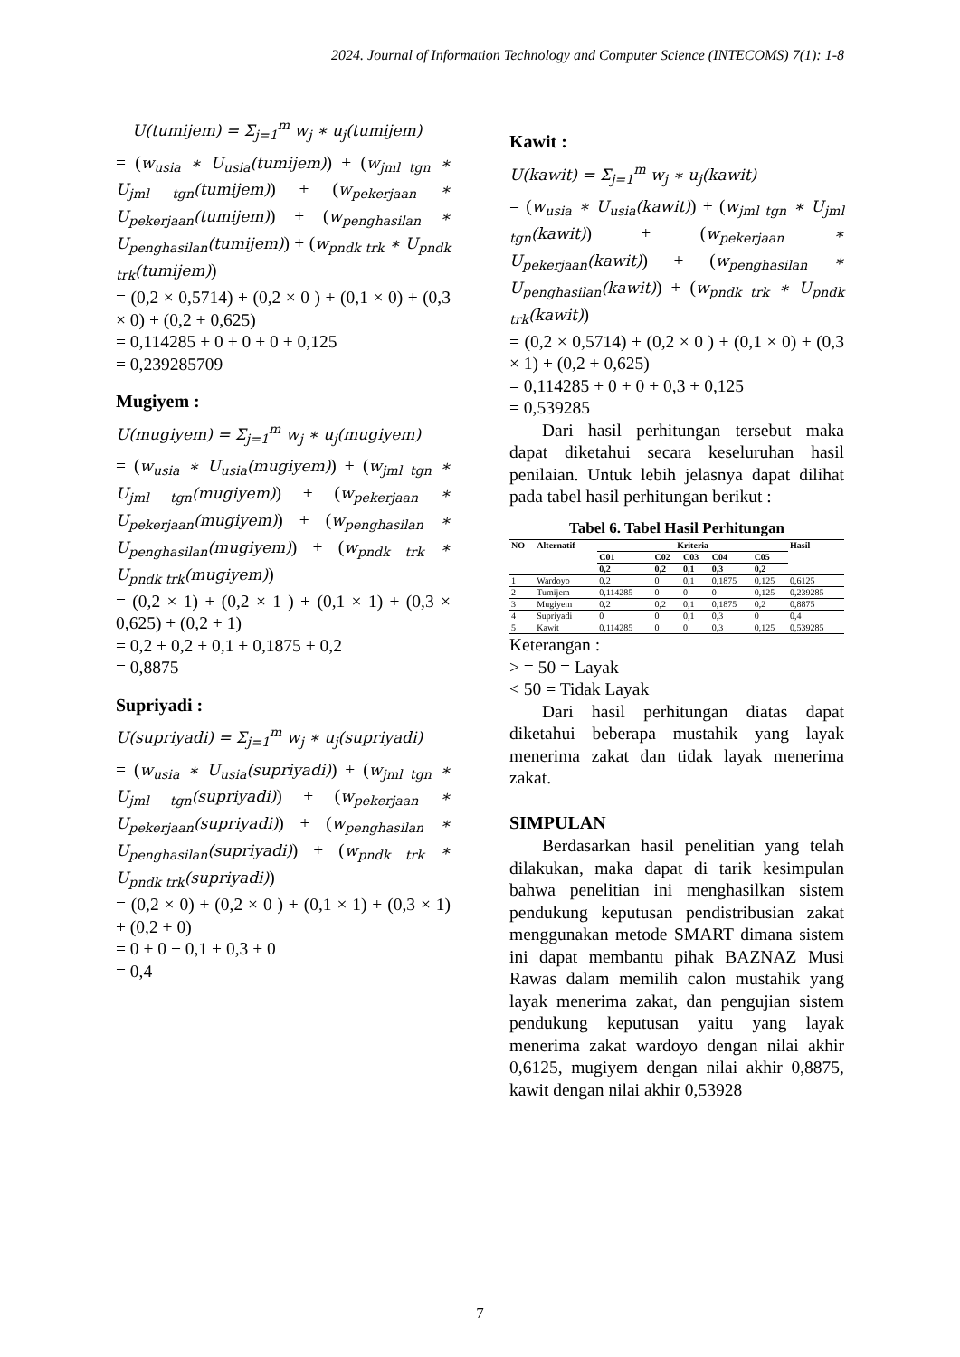2024. Journal of Information Technology and Computer Science (INTECOMS) 7(1): 1-8
U(tumijem) = Σ<sub>j=1</sub><sup>m</sup> w<sub>j</sub> ∗ u<sub>j</sub>(tumijem)
= (w<sub>usia</sub> ∗ U<sub>usia</sub>(tumijem)) + (w<sub>jml tgn</sub> ∗ U<sub>jml tgn</sub>(tumijem)) + (w<sub>pekerjaan</sub> ∗ U<sub>pekerjaan</sub>(tumijem)) + (w<sub>penghasilan</sub> ∗ U<sub>penghasilan</sub>(tumijem)) + (w<sub>pndk trk</sub> ∗ U<sub>pndk trk</sub>(tumijem))
= (0,2 × 0,5714) + (0,2 × 0 ) + (0,1 × 0) + (0,3 × 0) + (0,2 + 0,625)
= 0,114285 + 0 + 0 + 0 + 0,125
= 0,239285709
Mugiyem :
U(mugiyem) = Σ<sub>j=1</sub><sup>m</sup> w<sub>j</sub> ∗ u<sub>j</sub>(mugiyem)
= (w<sub>usia</sub> ∗ U<sub>usia</sub>(mugiyem)) + (w<sub>jml tgn</sub> ∗ U<sub>jml tgn</sub>(mugiyem)) + (w<sub>pekerjaan</sub> ∗ U<sub>pekerjaan</sub>(mugiyem)) + (w<sub>penghasilan</sub> ∗ U<sub>penghasilan</sub>(mugiyem)) + (w<sub>pndk trk</sub> ∗ U<sub>pndk trk</sub>(mugiyem))
= (0,2 × 1) + (0,2 × 1 ) + (0,1 × 1) + (0,3 × 0,625) + (0,2 + 1)
= 0,2 + 0,2 + 0,1 + 0,1875 + 0,2
= 0,8875
Supriyadi :
U(supriyadi) = Σ<sub>j=1</sub><sup>m</sup> w<sub>j</sub> ∗ u<sub>j</sub>(supriyadi)
= (w<sub>usia</sub> ∗ U<sub>usia</sub>(supriyadi)) + (w<sub>jml tgn</sub> ∗ U<sub>jml tgn</sub>(supriyadi)) + (w<sub>pekerjaan</sub> ∗ U<sub>pekerjaan</sub>(supriyadi)) + (w<sub>penghasilan</sub> ∗ U<sub>penghasilan</sub>(supriyadi)) + (w<sub>pndk trk</sub> ∗ U<sub>pndk trk</sub>(supriyadi))
= (0,2 × 0) + (0,2 × 0 ) + (0,1 × 1) + (0,3 × 1) + (0,2 + 0)
= 0 + 0 + 0,1 + 0,3 + 0
= 0,4
Kawit :
U(kawit) = Σ<sub>j=1</sub><sup>m</sup> w<sub>j</sub> ∗ u<sub>j</sub>(kawit)
= (w<sub>usia</sub> ∗ U<sub>usia</sub>(kawit)) + (w<sub>jml tgn</sub> ∗ U<sub>jml tgn</sub>(kawit)) + (w<sub>pekerjaan</sub> ∗ U<sub>pekerjaan</sub>(kawit)) + (w<sub>penghasilan</sub> ∗ U<sub>penghasilan</sub>(kawit)) + (w<sub>pndk trk</sub> ∗ U<sub>pndk trk</sub>(kawit))
= (0,2 × 0,5714) + (0,2 × 0 ) + (0,1 × 0) + (0,3 × 1) + (0,2 + 0,625)
= 0,114285 + 0 + 0 + 0,3 + 0,125
= 0,539285
Dari hasil perhitungan tersebut maka dapat diketahui secara keseluruhan hasil penilaian. Untuk lebih jelasnya dapat dilihat pada tabel hasil perhitungan berikut :
Tabel 6. Tabel Hasil Perhitungan
| NO | Alternatif | Kriteria | | | | | Hasil |
| --- | --- | --- | --- | --- | --- | --- | --- |
| | | C01 | C02 | C03 | C04 | C05 | |
| | | 0,2 | 0,2 | 0,1 | 0,3 | 0,2 | |
| 1 | Wardoyo | 0,2 | 0 | 0,1 | 0,1875 | 0,125 | 0,6125 |
| 2 | Tumijem | 0,114285 | 0 | 0 | 0 | 0,125 | 0,239285 |
| 3 | Mugiyem | 0,2 | 0,2 | 0,1 | 0,1875 | 0,2 | 0,8875 |
| 4 | Supriyadi | 0 | 0 | 0,1 | 0,3 | 0 | 0,4 |
| 5 | Kawit | 0,114285 | 0 | 0 | 0,3 | 0,125 | 0,539285 |
Keterangan :
> = 50 = Layak
< 50 = Tidak Layak
Dari hasil perhitungan diatas dapat diketahui beberapa mustahik yang layak menerima zakat dan tidak layak menerima zakat.
SIMPULAN
Berdasarkan hasil penelitian yang telah dilakukan, maka dapat di tarik kesimpulan bahwa penelitian ini menghasilkan sistem pendukung keputusan pendistribusian zakat menggunakan metode SMART dimana sistem ini dapat membantu pihak BAZNAZ Musi Rawas dalam memilih calon mustahik yang layak menerima zakat, dan pengujian sistem pendukung keputusan yaitu yang layak menerima zakat wardoyo dengan nilai akhir 0,6125, mugiyem dengan nilai akhir 0,8875, kawit dengan nilai akhir 0,53928
7